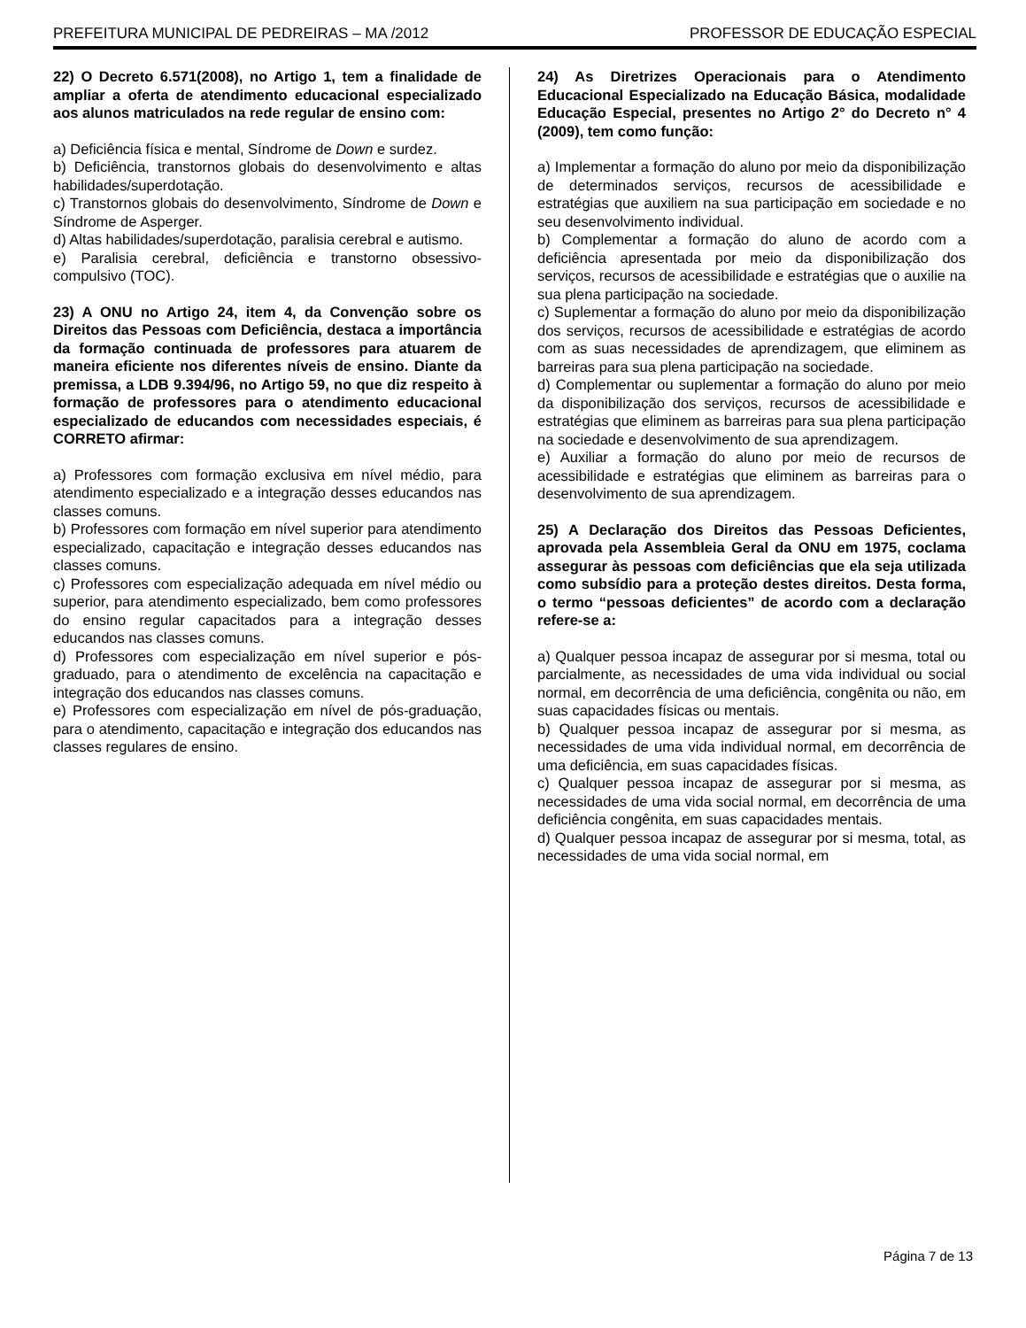PREFEITURA MUNICIPAL DE PEDREIRAS – MA /2012 PROFESSOR DE EDUCAÇÃO ESPECIAL
22) O Decreto 6.571(2008), no Artigo 1, tem a finalidade de ampliar a oferta de atendimento educacional especializado aos alunos matriculados na rede regular de ensino com:
a) Deficiência física e mental, Síndrome de Down e surdez.
b) Deficiência, transtornos globais do desenvolvimento e altas habilidades/superdotação.
c) Transtornos globais do desenvolvimento, Síndrome de Down e Síndrome de Asperger.
d) Altas habilidades/superdotação, paralisia cerebral e autismo.
e) Paralisia cerebral, deficiência e transtorno obsessivo-compulsivo (TOC).
23) A ONU no Artigo 24, item 4, da Convenção sobre os Direitos das Pessoas com Deficiência, destaca a importância da formação continuada de professores para atuarem de maneira eficiente nos diferentes níveis de ensino. Diante da premissa, a LDB 9.394/96, no Artigo 59, no que diz respeito à formação de professores para o atendimento educacional especializado de educandos com necessidades especiais, é CORRETO afirmar:
a) Professores com formação exclusiva em nível médio, para atendimento especializado e a integração desses educandos nas classes comuns.
b) Professores com formação em nível superior para atendimento especializado, capacitação e integração desses educandos nas classes comuns.
c) Professores com especialização adequada em nível médio ou superior, para atendimento especializado, bem como professores do ensino regular capacitados para a integração desses educandos nas classes comuns.
d) Professores com especialização em nível superior e pós-graduado, para o atendimento de excelência na capacitação e integração dos educandos nas classes comuns.
e) Professores com especialização em nível de pós-graduação, para o atendimento, capacitação e integração dos educandos nas classes regulares de ensino.
24) As Diretrizes Operacionais para o Atendimento Educacional Especializado na Educação Básica, modalidade Educação Especial, presentes no Artigo 2° do Decreto n° 4 (2009), tem como função:
a) Implementar a formação do aluno por meio da disponibilização de determinados serviços, recursos de acessibilidade e estratégias que auxiliem na sua participação em sociedade e no seu desenvolvimento individual.
b) Complementar a formação do aluno de acordo com a deficiência apresentada por meio da disponibilização dos serviços, recursos de acessibilidade e estratégias que o auxilie na sua plena participação na sociedade.
c) Suplementar a formação do aluno por meio da disponibilização dos serviços, recursos de acessibilidade e estratégias de acordo com as suas necessidades de aprendizagem, que eliminem as barreiras para sua plena participação na sociedade.
d) Complementar ou suplementar a formação do aluno por meio da disponibilização dos serviços, recursos de acessibilidade e estratégias que eliminem as barreiras para sua plena participação na sociedade e desenvolvimento de sua aprendizagem.
e) Auxiliar a formação do aluno por meio de recursos de acessibilidade e estratégias que eliminem as barreiras para o desenvolvimento de sua aprendizagem.
25) A Declaração dos Direitos das Pessoas Deficientes, aprovada pela Assembleia Geral da ONU em 1975, coclama assegurar às pessoas com deficiências que ela seja utilizada como subsídio para a proteção destes direitos. Desta forma, o termo “pessoas deficientes” de acordo com a declaração refere-se a:
a) Qualquer pessoa incapaz de assegurar por si mesma, total ou parcialmente, as necessidades de uma vida individual ou social normal, em decorrência de uma deficiência, congênita ou não, em suas capacidades físicas ou mentais.
b) Qualquer pessoa incapaz de assegurar por si mesma, as necessidades de uma vida individual normal, em decorrência de uma deficiência, em suas capacidades físicas.
c) Qualquer pessoa incapaz de assegurar por si mesma, as necessidades de uma vida social normal, em decorrência de uma deficiência congênita, em suas capacidades mentais.
d) Qualquer pessoa incapaz de assegurar por si mesma, total, as necessidades de uma vida social normal, em
Página 7 de 13